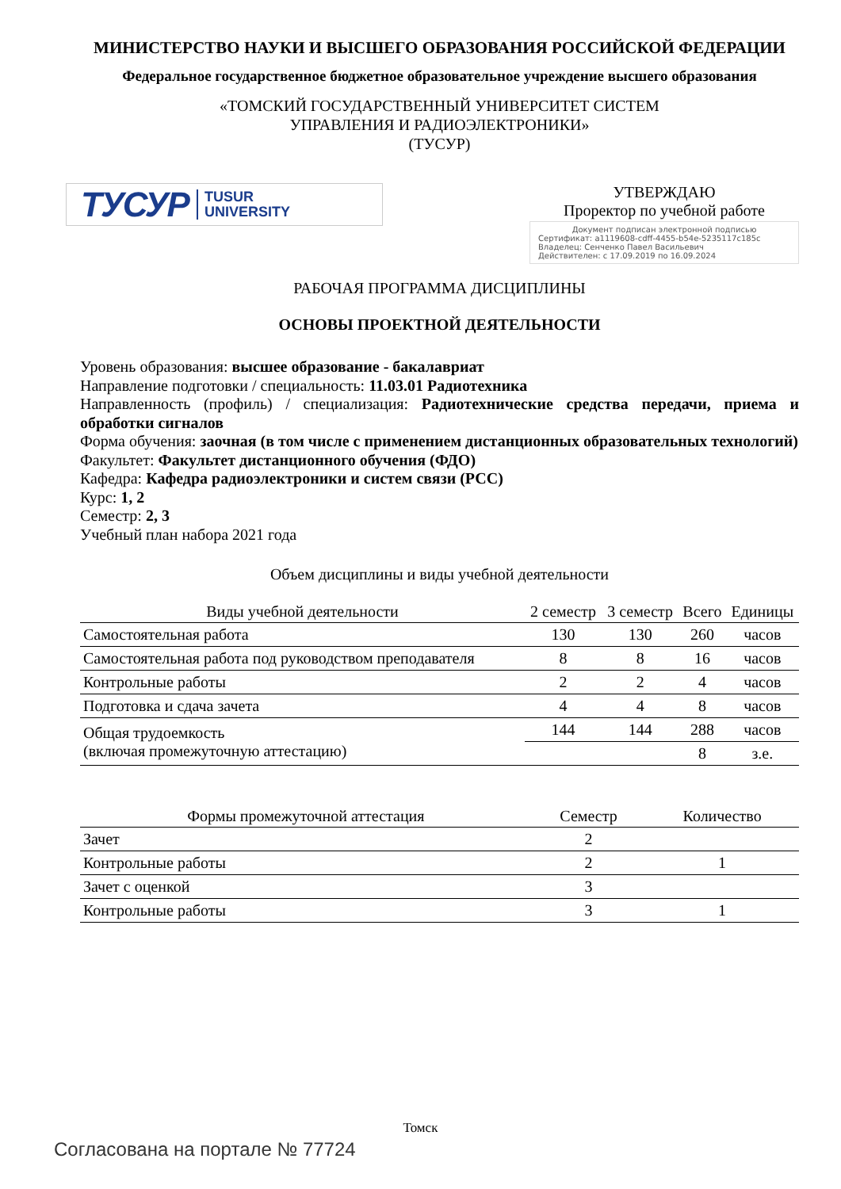МИНИСТЕРСТВО НАУКИ И ВЫСШЕГО ОБРАЗОВАНИЯ РОССИЙСКОЙ ФЕДЕРАЦИИ
Федеральное государственное бюджетное образовательное учреждение высшего образования
«ТОМСКИЙ ГОСУДАРСТВЕННЫЙ УНИВЕРСИТЕТ СИСТЕМ
УПРАВЛЕНИЯ И РАДИОЭЛЕКТРОНИКИ»
(ТУСУР)
ТУСУР TUSUR
UNIVERSITY
УТВЕРЖДАЮ
Проректор по учебной работе
Документ подписан электронной подписью
Сертификат: a1119608-cdff-4455-b54e-5235117c185c
Владелец: Сенченко Павел Васильевич
Действителен: с 17.09.2019 по 16.09.2024
РАБОЧАЯ ПРОГРАММА ДИСЦИПЛИНЫ
ОСНОВЫ ПРОЕКТНОЙ ДЕЯТЕЛЬНОСТИ
Уровень образования: высшее образование - бакалавриат
Направление подготовки / специальность: 11.03.01 Радиотехника
Направленность (профиль) / специализация: Радиотехнические средства передачи, приема и обработки сигналов
Форма обучения: заочная (в том числе с применением дистанционных образовательных технологий)
Факультет: Факультет дистанционного обучения (ФДО)
Кафедра: Кафедра радиоэлектроники и систем связи (РСС)
Курс: 1, 2
Семестр: 2, 3
Учебный план набора 2021 года
Объем дисциплины и виды учебной деятельности
| Виды учебной деятельности | 2 семестр | 3 семестр | Всего | Единицы |
| --- | --- | --- | --- | --- |
| Самостоятельная работа | 130 | 130 | 260 | часов |
| Самостоятельная работа под руководством преподавателя | 8 | 8 | 16 | часов |
| Контрольные работы | 2 | 2 | 4 | часов |
| Подготовка и сдача зачета | 4 | 4 | 8 | часов |
| Общая трудоемкость (включая промежуточную аттестацию) | 144 | 144 | 288 | часов |
| | | | 8 | з.е. |
| Формы промежуточной аттестация | Семестр | Количество |
| --- | --- | --- |
| Зачет | 2 | |
| Контрольные работы | 2 | 1 |
| Зачет с оценкой | 3 | |
| Контрольные работы | 3 | 1 |
Томск
Согласована на портале № 77724